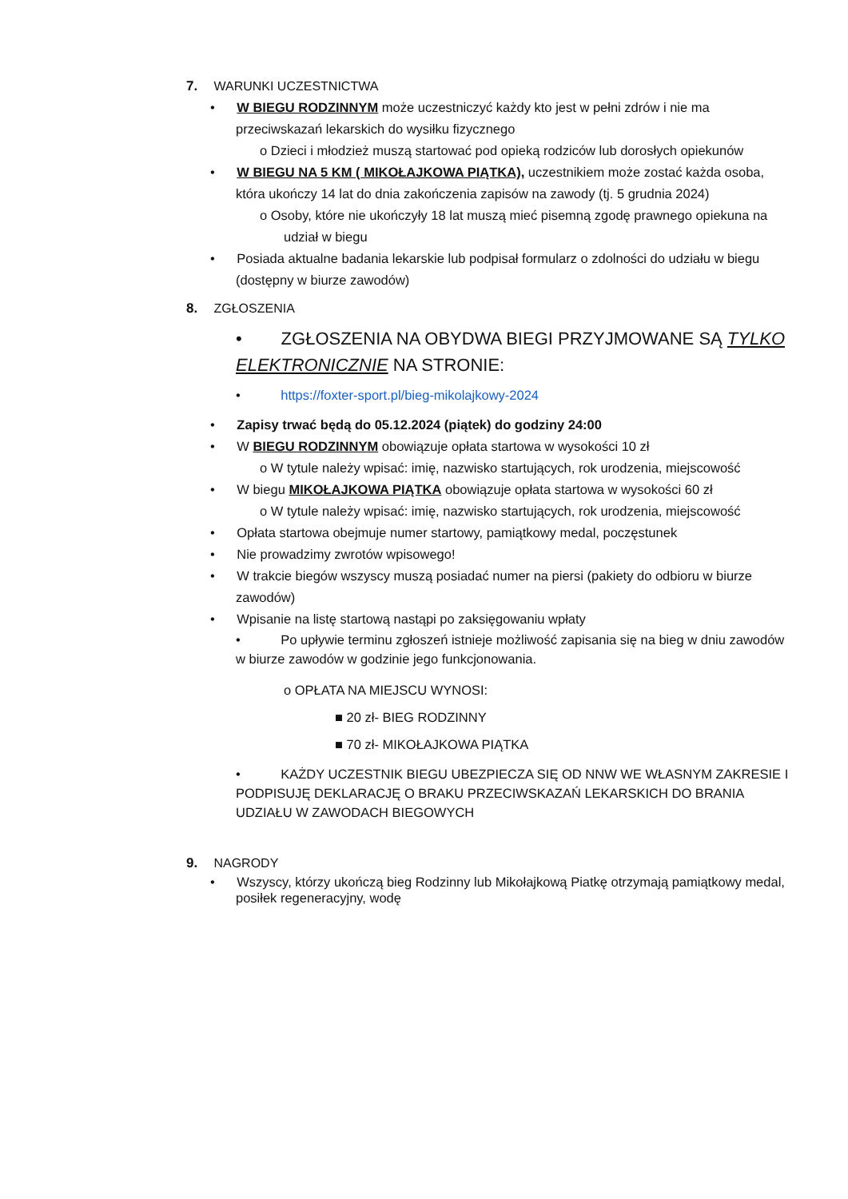7. WARUNKI UCZESTNICTWA
• W BIEGU RODZINNYM może uczestniczyć każdy kto jest w pełni zdrów i nie ma przeciwskazań lekarskich do wysiłku fizycznego
o Dzieci i młodzież muszą startować pod opieką rodziców lub dorosłych opiekunów
• W BIEGU NA 5 KM ( MIKOŁAJKOWA PIĄTKA), uczestnikiem może zostać każda osoba, która ukończy 14 lat do dnia zakończenia zapisów na zawody (tj. 5 grudnia 2024)
o Osoby, które nie ukończyły 18 lat muszą mieć pisemną zgodę prawnego opiekuna na udział w biegu
• Posiada aktualne badania lekarskie lub podpisał formularz o zdolności do udziału w biegu (dostępny w biurze zawodów)
8. ZGŁOSZENIA
• ZGŁOSZENIA NA OBYDWA BIEGI PRZYJMOWANE SĄ TYLKO ELEKTRONICZNIE NA STRONIE:
• https://foxter-sport.pl/bieg-mikolajkowy-2024
• Zapisy trwać będą do 05.12.2024 (piątek) do godziny 24:00
• W BIEGU RODZINNYM obowiązuje opłata startowa w wysokości 10 zł
o W tytule należy wpisać: imię, nazwisko startujących, rok urodzenia, miejscowość
• W biegu MIKOŁAJKOWA PIĄTKA obowiązuje opłata startowa w wysokości 60 zł
o W tytule należy wpisać: imię, nazwisko startujących, rok urodzenia, miejscowość
• Opłata startowa obejmuje numer startowy, pamiątkowy medal, poczęstunek
• Nie prowadzimy zwrotów wpisowego!
• W trakcie biegów wszyscy muszą posiadać numer na piersi (pakiety do odbioru w biurze zawodów)
• Wpisanie na listę startową nastąpi po zaksięgowaniu wpłaty
• Po upływie terminu zgłoszeń istnieje możliwość zapisania się na bieg w dniu zawodów w biurze zawodów w godzinie jego funkcjonowania.
o OPŁATA NA MIEJSCU WYNOSI:
■ 20 zł- BIEG RODZINNY
■ 70 zł- MIKOŁAJKOWA PIĄTKA
• KAŻDY UCZESTNIK BIEGU UBEZPIECZA SIĘ OD NNW WE WŁASNYM ZAKRESIE I PODPISUJĘ DEKLARACJĘ O BRAKU PRZECIWSKAZAŃ LEKARSKICH DO BRANIA UDZIAŁU W ZAWODACH BIEGOWYCH
9. NAGRODY
• Wszyscy, którzy ukończą bieg Rodzinny lub Mikołajkową Piatkę otrzymają pamiątkowy medal, posiłek regeneracyjny, wodę